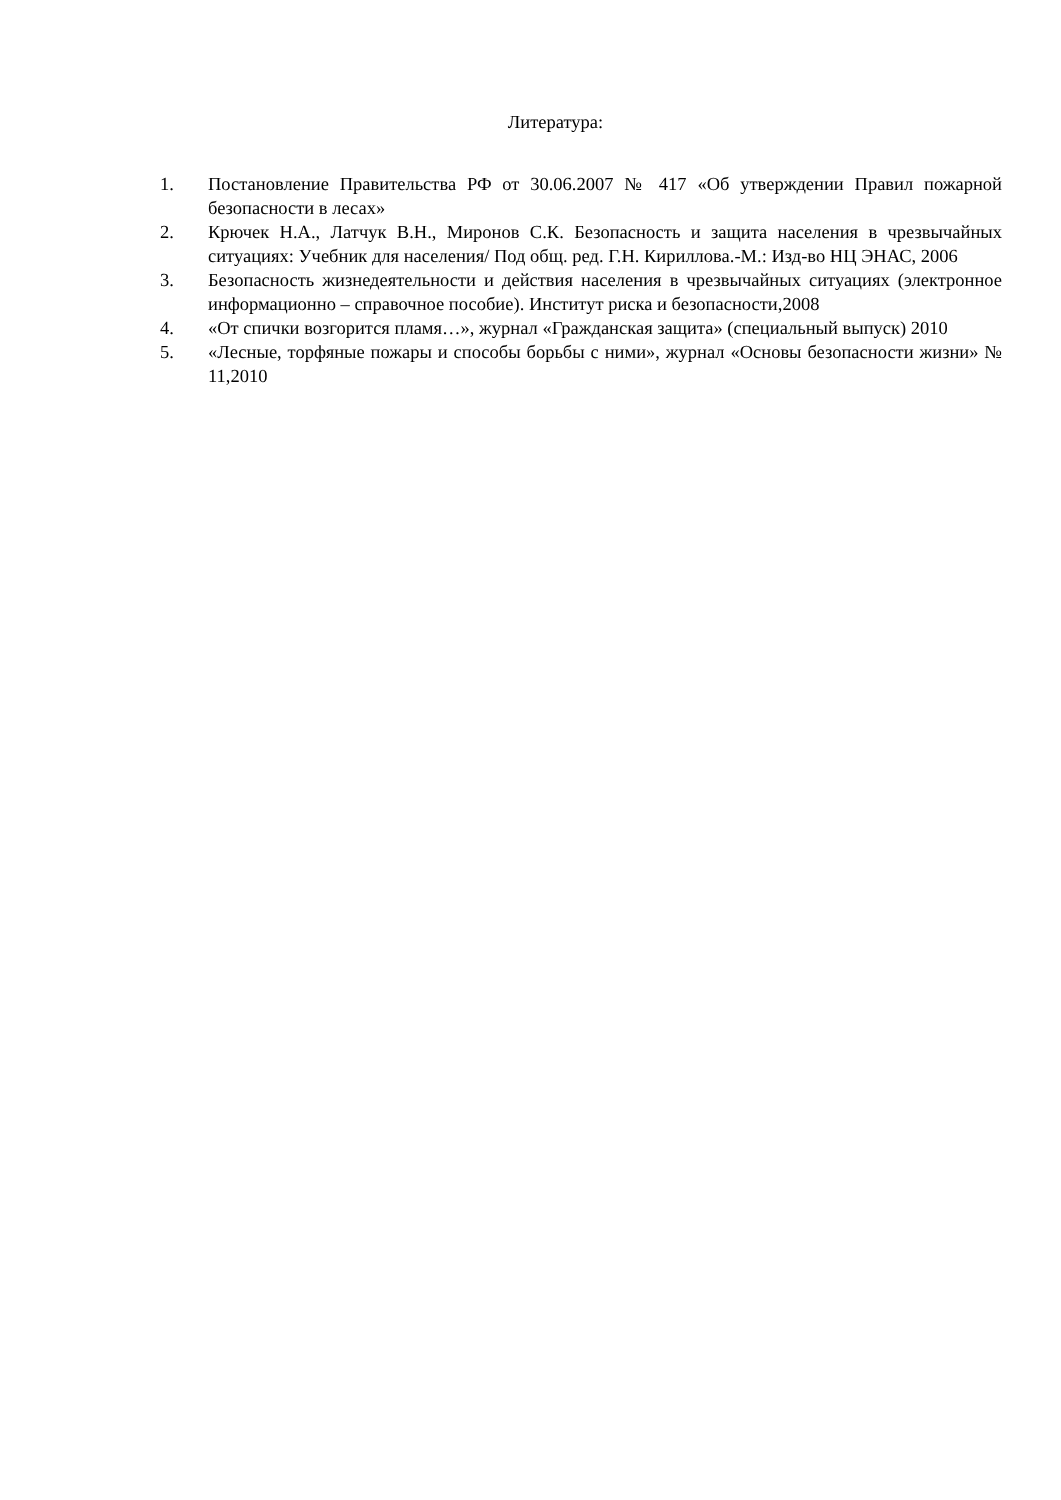Литература:
1. Постановление Правительства РФ от 30.06.2007 № 417 «Об утверждении Правил пожарной безопасности в лесах»
2. Крючек Н.А., Латчук В.Н., Миронов С.К. Безопасность и защита населения в чрезвычайных ситуациях: Учебник для населения/ Под общ. ред. Г.Н. Кириллова.-М.: Изд-во НЦ ЭНАС, 2006
3. Безопасность жизнедеятельности и действия населения в чрезвычайных ситуациях (электронное информационно – справочное пособие). Институт риска и безопасности,2008
4. «От спички возгорится пламя…», журнал «Гражданская защита» (специальный выпуск) 2010
5. «Лесные, торфяные пожары и способы борьбы с ними», журнал «Основы безопасности жизни» № 11,2010